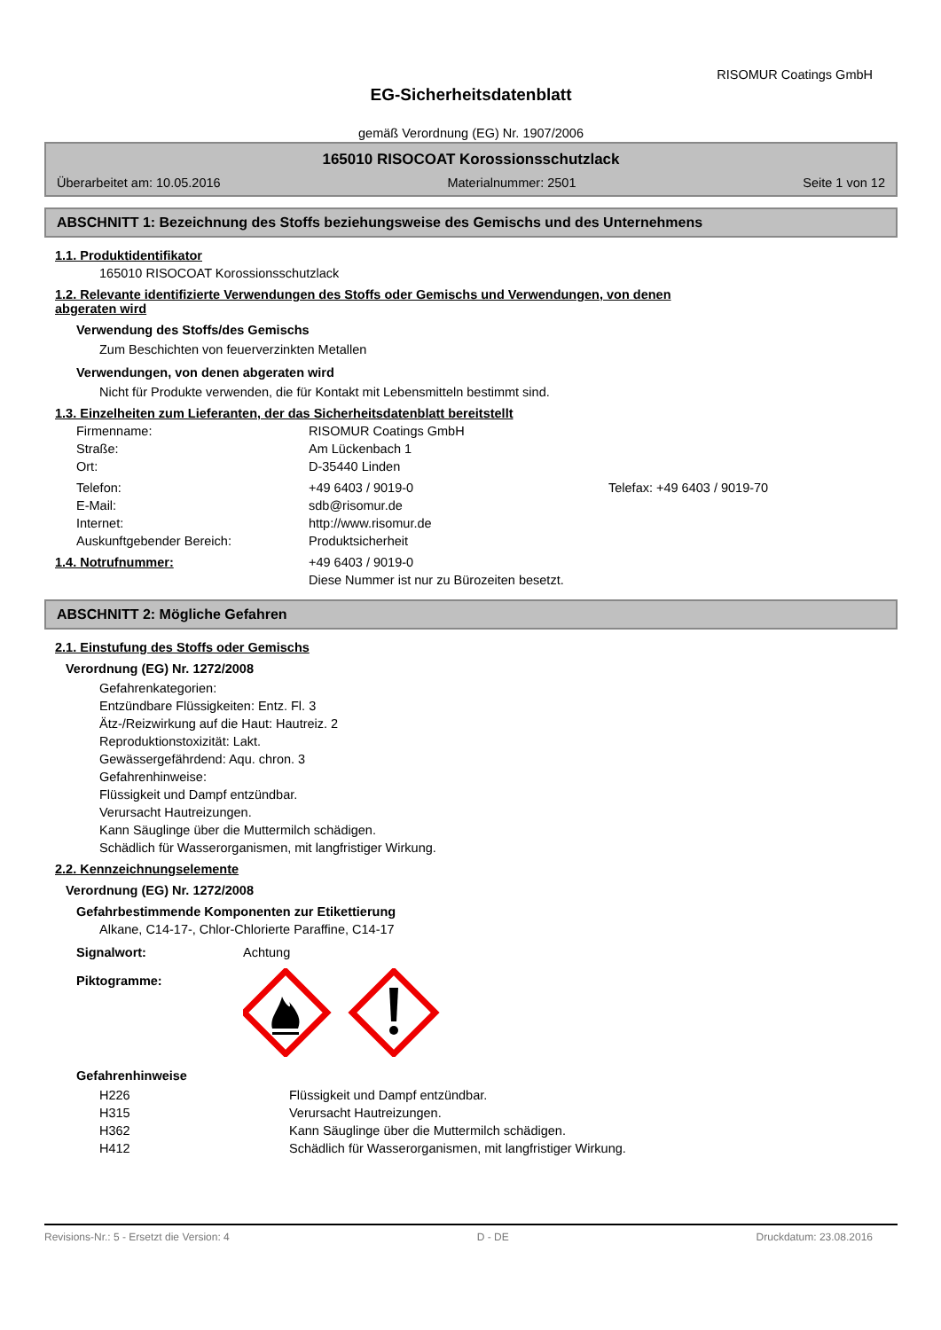RISOMUR Coatings GmbH
EG-Sicherheitsdatenblatt
gemäß Verordnung (EG) Nr. 1907/2006
165010 RISOCOAT Korossionsschutzlack
Überarbeitet am: 10.05.2016 Materialnummer: 2501 Seite 1 von 12
ABSCHNITT 1: Bezeichnung des Stoffs beziehungsweise des Gemischs und des Unternehmens
1.1. Produktidentifikator
165010 RISOCOAT Korossionsschutzlack
1.2. Relevante identifizierte Verwendungen des Stoffs oder Gemischs und Verwendungen, von denen
abgeraten wird
Verwendung des Stoffs/des Gemischs
Zum Beschichten von feuerverzinkten Metallen
Verwendungen, von denen abgeraten wird
Nicht für Produkte verwenden, die für Kontakt mit Lebensmitteln bestimmt sind.
1.3. Einzelheiten zum Lieferanten, der das Sicherheitsdatenblatt bereitstellt
| Firmenname: | RISOMUR Coatings GmbH | |
| Straße: | Am Lückenbach 1 | |
| Ort: | D-35440 Linden | |
| Telefon: | +49 6403 / 9019-0 | Telefax: +49 6403 / 9019-70 |
| E-Mail: | sdb@risomur.de | |
| Internet: | http://www.risomur.de | |
| Auskunftgebender Bereich: | Produktsicherheit | |
| 1.4. Notrufnummer: | +49 6403 / 9019-0 Diese Nummer ist nur zu Bürozeiten besetzt. |
ABSCHNITT 2: Mögliche Gefahren
2.1. Einstufung des Stoffs oder Gemischs
Verordnung (EG) Nr. 1272/2008
Gefahrenkategorien:
Entzündbare Flüssigkeiten: Entz. Fl. 3
Ätz-/Reizwirkung auf die Haut: Hautreiz. 2
Reproduktionstoxizität: Lakt.
Gewässergefährdend: Aqu. chron. 3
Gefahrenhinweise:
Flüssigkeit und Dampf entzündbar.
Verursacht Hautreizungen.
Kann Säuglinge über die Muttermilch schädigen.
Schädlich für Wasserorganismen, mit langfristiger Wirkung.
2.2. Kennzeichnungselemente
Verordnung (EG) Nr. 1272/2008
Gefahrbestimmende Komponenten zur Etikettierung
Alkane, C14-17-, Chlor-Chlorierte Paraffine, C14-17
| Signalwort: | Achtung |
| Piktogramme: | |
Gefahrenhinweise
| H226 | Flüssigkeit und Dampf entzündbar. |
| H315 | Verursacht Hautreizungen. |
| H362 | Kann Säuglinge über die Muttermilch schädigen. |
| H412 | Schädlich für Wasserorganismen, mit langfristiger Wirkung. |
Revisions-Nr.: 5 - Ersetzt die Version: 4 D - DE Druckdatum: 23.08.2016